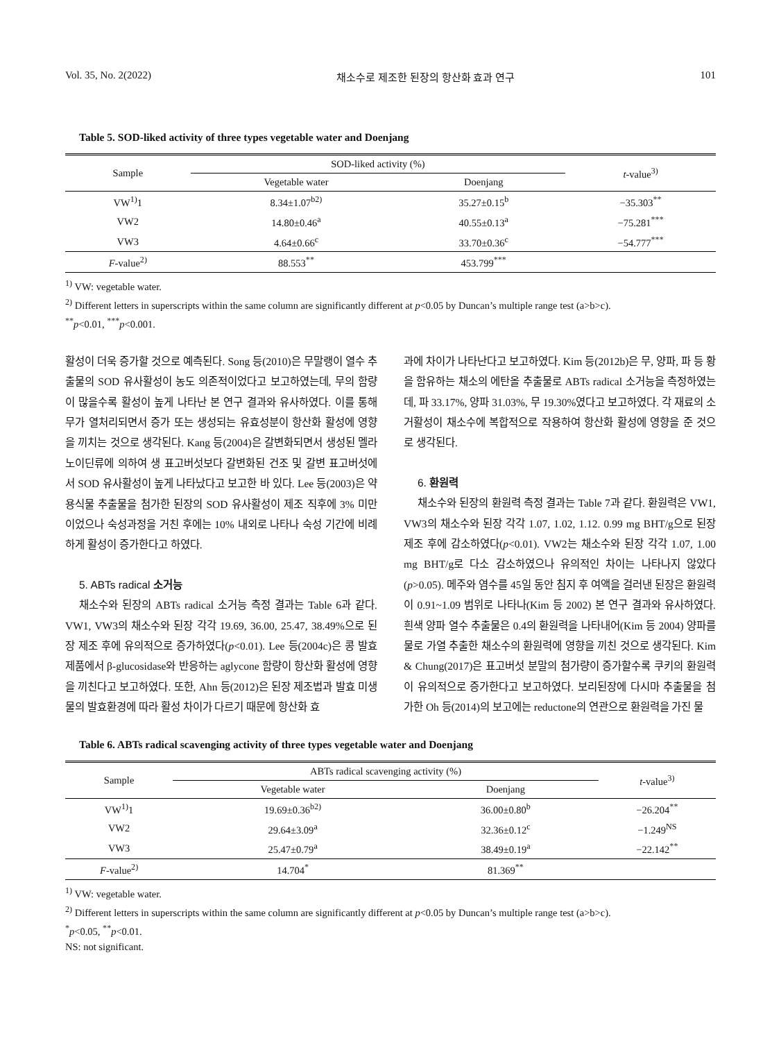Vol. 35, No. 2(2022) 채소수로 제조한 된장의 항산화 효과 연구 101
Table 5. SOD-liked activity of three types vegetable water and Doenjang
| Sample | SOD-liked activity (%) | | t -value<sup>3)</sup> |
| --- | --- | --- | --- |
| | Vegetable water | Doenjang | |
| VW<sup>1)</sup>1 | 8.34±1.07<sup>b2)</sup> | 35.27±0.15<sup>b</sup> | −35.303<sup>**</sup> |
| VW2 | 14.80±0.46<sup>a</sup> | 40.55±0.13<sup>a</sup> | −75.281<sup>***</sup> |
| VW3 | 4.64±0.66<sup>c</sup> | 33.70±0.36<sup>c</sup> | −54.777<sup>***</sup> |
| F -value<sup>2)</sup> | 88.553<sup>**</sup> | 453.799<sup>***</sup> | |
<sup>1)</sup> VW: vegetable water.
<sup>2)</sup> Different letters in superscripts within the same column are significantly different at p<0.05 by Duncan’s multiple range test (a>b>c).
<sup>**</sup> p<0.01, <sup>***</sup>p<0.001.
활성이 더욱 증가할 것으로 예측된다. Song 등(2010)은 무말랭이 열수 추출물의 SOD 유사활성이 농도 의존적이었다고 보고하였는데, 무의 함량이 많을수록 활성이 높게 나타난 본 연구 결과와 유사하였다. 이를 통해 무가 열처리되면서 증가 또는 생성되는 유효성분이 항산화 활성에 영향을 끼치는 것으로 생각된다. Kang 등(2004)은 갈변화되면서 생성된 멜라노이딘류에 의하여 생 표고버섯보다 갈변화된 건조 및 갈변 표고버섯에서 SOD 유사활성이 높게 나타났다고 보고한 바 있다. Lee 등(2003)은 약용식물 추출물을 첨가한 된장의 SOD 유사활성이 제조 직후에 3% 미만이었으나 숙성과정을 거친 후에는 10% 내외로 나타나 숙성 기간에 비례하게 활성이 증가한다고 하였다.
5. ABTs radical 소거능
채소수와 된장의 ABTs radical 소거능 측정 결과는 Table 6과 같다. VW1, VW3의 채소수와 된장 각각 19.69, 36.00, 25.47, 38.49%으로 된장 제조 후에 유의적으로 증가하였다(p<0.01). Lee 등(2004c)은 콩 발효제품에서 β-glucosidase와 반응하는 aglycone 함량이 항산화 활성에 영향을 끼친다고 보고하였다. 또한, Ahn 등(2012)은 된장 제조법과 발효 미생물의 발효환경에 따라 활성 차이가 다르기 때문에 항산화 효
과에 차이가 나타난다고 보고하였다. Kim 등(2012b)은 무, 양파, 파 등 황을 함유하는 채소의 에탄올 추출물로 ABTs radical 소거능을 측정하였는데, 파 33.17%, 양파 31.03%, 무 19.30%였다고 보고하였다. 각 재료의 소거활성이 채소수에 복합적으로 작용하여 항산화 활성에 영향을 준 것으로 생각된다.
6. 환원력
채소수와 된장의 환원력 측정 결과는 Table 7과 같다. 환원력은 VW1, VW3의 채소수와 된장 각각 1.07, 1.02, 1.12. 0.99 mg BHT/g으로 된장 제조 후에 감소하였다(p<0.01). VW2는 채소수와 된장 각각 1.07, 1.00 mg BHT/g로 다소 감소하였으나 유의적인 차이는 나타나지 않았다(p>0.05). 메주와 염수를 45일 동안 침지 후 여액을 걸러낸 된장은 환원력이 0.91~1.09 범위로 나타나(Kim 등 2002) 본 연구 결과와 유사하였다. 흰색 양파 열수 추출물은 0.4의 환원력을 나타내어(Kim 등 2004) 양파를 물로 가열 추출한 채소수의 환원력에 영향을 끼친 것으로 생각된다. Kim & Chung(2017)은 표고버섯 분말의 첨가량이 증가할수록 쿠키의 환원력이 유의적으로 증가한다고 보고하였다. 보리된장에 다시마 추출물을 첨가한 Oh 등(2014)의 보고에는 reductone의 연관으로 환원력을 가진 물
Table 6. ABTs radical scavenging activity of three types vegetable water and Doenjang
| Sample | ABTs radical scavenging activity (%) | | t -value<sup>3)</sup> |
| --- | --- | --- | --- |
| | Vegetable water | Doenjang | |
| VW<sup>1)</sup>1 | 19.69±0.36<sup>b2)</sup> | 36.00±0.80<sup>b</sup> | −26.204<sup>**</sup> |
| VW2 | 29.64±3.09<sup>a</sup> | 32.36±0.12<sup>c</sup> | −1.249<sup>NS</sup> |
| VW3 | 25.47±0.79<sup>a</sup> | 38.49±0.19<sup>a</sup> | −22.142<sup>**</sup> |
| F -value<sup>2)</sup> | 14.704<sup>*</sup> | 81.369<sup>**</sup> | |
<sup>1)</sup> VW: vegetable water.
<sup>2)</sup> Different letters in superscripts within the same column are significantly different at p<0.05 by Duncan’s multiple range test (a>b>c).
<sup>*</sup> p<0.05, <sup>**</sup>p<0.01.
NS: not significant.